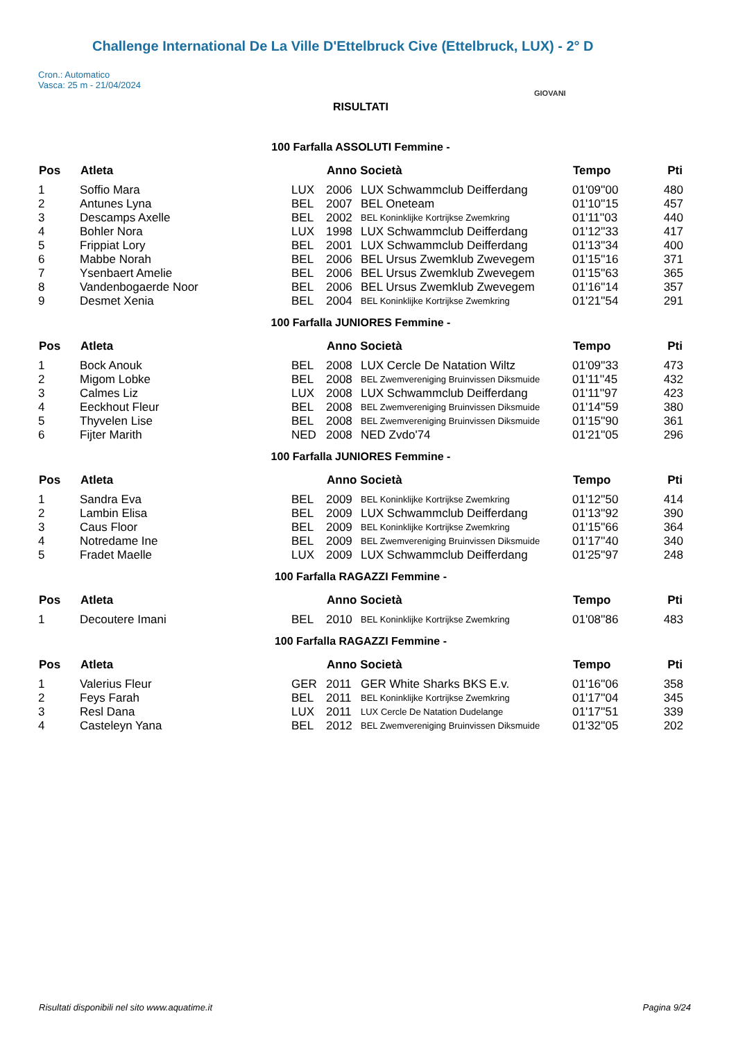Challenge International De La Ville D'Ettelbruck Cive (Ettelbruck, LUX) - 2° D
Cron.: Automatico
Vasca: 25 m - 21/04/2024
GIOVANI
RISULTATI
100 Farfalla ASSOLUTI Femmine -
| Pos | Atleta | | Anno Società | | Tempo | Pti |
| --- | --- | --- | --- | --- | --- | --- |
| 1 | Soffio Mara | LUX | 2006 | LUX Schwammclub Deifferdang | 01'09''00 | 480 |
| 2 | Antunes Lyna | BEL | 2007 | BEL Oneteam | 01'10''15 | 457 |
| 3 | Descamps Axelle | BEL | 2002 | BEL Koninklijke Kortrijkse Zwemkring | 01'11''03 | 440 |
| 4 | Bohler Nora | LUX | 1998 | LUX Schwammclub Deifferdang | 01'12''33 | 417 |
| 5 | Frippiat Lory | BEL | 2001 | LUX Schwammclub Deifferdang | 01'13''34 | 400 |
| 6 | Mabbe Norah | BEL | 2006 | BEL Ursus Zwemklub Zwevegem | 01'15''16 | 371 |
| 7 | Ysenbaert Amelie | BEL | 2006 | BEL Ursus Zwemklub Zwevegem | 01'15''63 | 365 |
| 8 | Vandenbogaerde Noor | BEL | 2006 | BEL Ursus Zwemklub Zwevegem | 01'16''14 | 357 |
| 9 | Desmet Xenia | BEL | 2004 | BEL Koninklijke Kortrijkse Zwemkring | 01'21''54 | 291 |
100 Farfalla JUNIORES Femmine -
| Pos | Atleta | | Anno Società | | Tempo | Pti |
| --- | --- | --- | --- | --- | --- | --- |
| 1 | Bock Anouk | BEL | 2008 | LUX Cercle De Natation Wiltz | 01'09''33 | 473 |
| 2 | Migom Lobke | BEL | 2008 | BEL Zwemvereniging Bruinvissen Diksmuide | 01'11''45 | 432 |
| 3 | Calmes Liz | LUX | 2008 | LUX Schwammclub Deifferdang | 01'11''97 | 423 |
| 4 | Eeckhout Fleur | BEL | 2008 | BEL Zwemvereniging Bruinvissen Diksmuide | 01'14''59 | 380 |
| 5 | Thyvelen Lise | BEL | 2008 | BEL Zwemvereniging Bruinvissen Diksmuide | 01'15''90 | 361 |
| 6 | Fijter Marith | NED | 2008 | NED Zvdo'74 | 01'21''05 | 296 |
100 Farfalla JUNIORES Femmine -
| Pos | Atleta | | Anno Società | | Tempo | Pti |
| --- | --- | --- | --- | --- | --- | --- |
| 1 | Sandra Eva | BEL | 2009 | BEL Koninklijke Kortrijkse Zwemkring | 01'12''50 | 414 |
| 2 | Lambin Elisa | BEL | 2009 | LUX Schwammclub Deifferdang | 01'13''92 | 390 |
| 3 | Caus Floor | BEL | 2009 | BEL Koninklijke Kortrijkse Zwemkring | 01'15''66 | 364 |
| 4 | Notredame Ine | BEL | 2009 | BEL Zwemvereniging Bruinvissen Diksmuide | 01'17''40 | 340 |
| 5 | Fradet Maelle | LUX | 2009 | LUX Schwammclub Deifferdang | 01'25''97 | 248 |
100 Farfalla RAGAZZI Femmine -
| Pos | Atleta | | Anno Società | | Tempo | Pti |
| --- | --- | --- | --- | --- | --- | --- |
| 1 | Decoutere Imani | BEL | 2010 | BEL Koninklijke Kortrijkse Zwemkring | 01'08''86 | 483 |
100 Farfalla RAGAZZI Femmine -
| Pos | Atleta | | Anno Società | | Tempo | Pti |
| --- | --- | --- | --- | --- | --- | --- |
| 1 | Valerius Fleur | GER | 2011 | GER White Sharks BKS E.v. | 01'16''06 | 358 |
| 2 | Feys Farah | BEL | 2011 | BEL Koninklijke Kortrijkse Zwemkring | 01'17''04 | 345 |
| 3 | Resl Dana | LUX | 2011 | LUX Cercle De Natation Dudelange | 01'17''51 | 339 |
| 4 | Casteleyn Yana | BEL | 2012 | BEL Zwemvereniging Bruinvissen Diksmuide | 01'32''05 | 202 |
Risultati disponibili nel sito www.aquatime.it Pagina 9/24